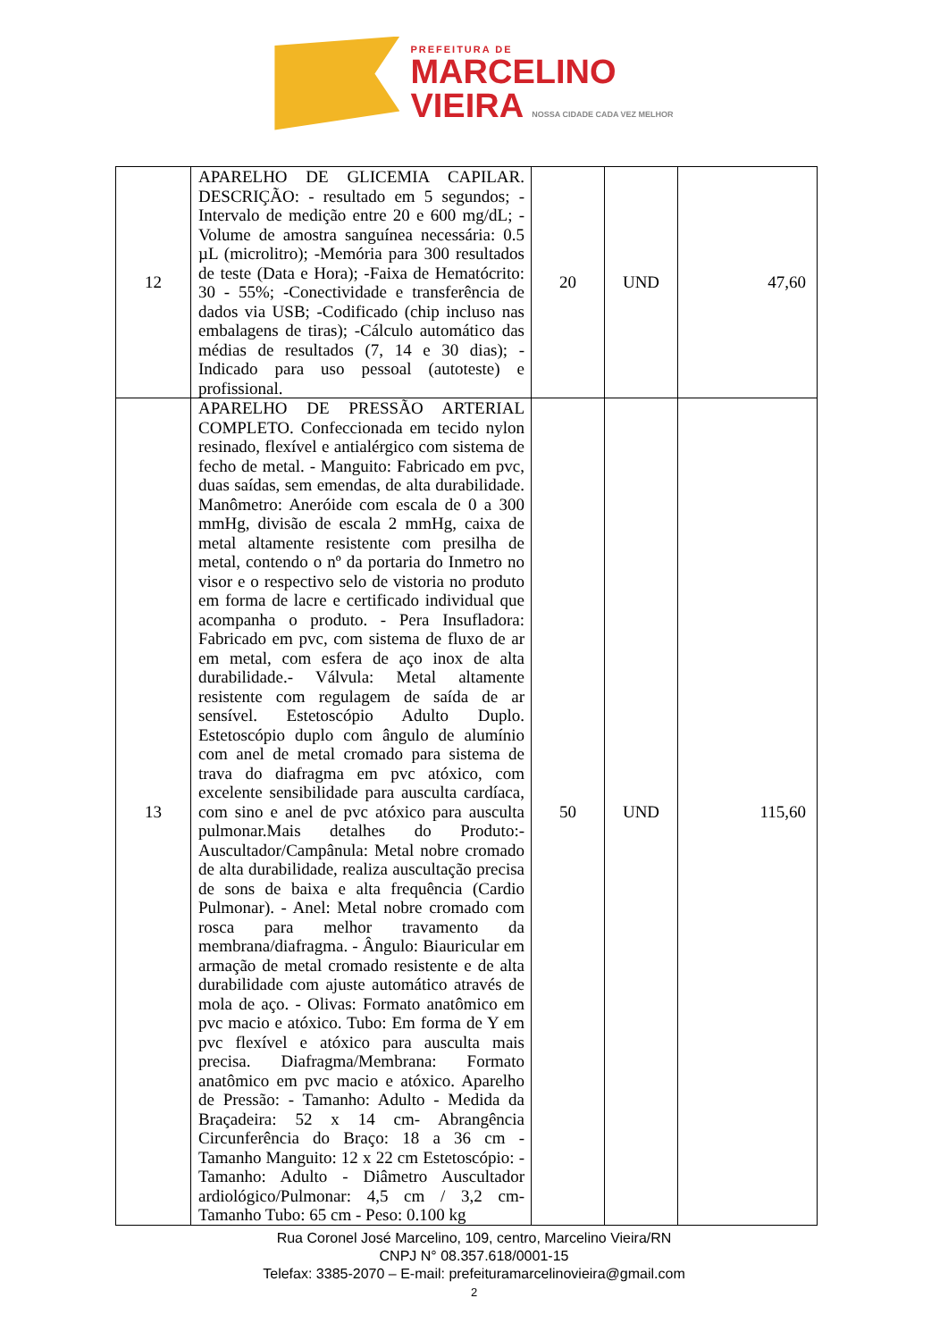PREFEITURA DE
MARCELINO
VIEIRA NOSSA CIDADE CADA VEZ MELHOR
| 12 | APARELHO DE GLICEMIA CAPILAR. DESCRIÇÃO: - resultado em 5 segundos; - Intervalo de medição entre 20 e 600 mg/dL; - Volume de amostra sanguínea necessária: 0.5 µL (microlitro); -Memória para 300 resultados de teste (Data e Hora); -Faixa de Hematócrito: 30 - 55%; -Conectividade e transferência de dados via USB; -Codificado (chip incluso nas embalagens de tiras); -Cálculo automático das médias de resultados (7, 14 e 30 dias); - Indicado para uso pessoal (autoteste) e profissional. | 20 | UND | 47,60 |
| 13 | APARELHO DE PRESSÃO ARTERIAL COMPLETO. Confeccionada em tecido nylon resinado, flexível e antialérgico com sistema de fecho de metal. - Manguito: Fabricado em pvc, duas saídas, sem emendas, de alta durabilidade. Manômetro: Aneróide com escala de 0 a 300 mmHg, divisão de escala 2 mmHg, caixa de metal altamente resistente com presilha de metal, contendo o nº da portaria do Inmetro no visor e o respectivo selo de vistoria no produto em forma de lacre e certificado individual que acompanha o produto. - Pera Insufladora: Fabricado em pvc, com sistema de fluxo de ar em metal, com esfera de aço inox de alta durabilidade.- Válvula: Metal altamente resistente com regulagem de saída de ar sensível. Estetoscópio Adulto Duplo. Estetoscópio duplo com ângulo de alumínio com anel de metal cromado para sistema de trava do diafragma em pvc atóxico, com excelente sensibilidade para ausculta cardíaca, com sino e anel de pvc atóxico para ausculta pulmonar.Mais detalhes do Produto:- Auscultador/Campânula: Metal nobre cromado de alta durabilidade, realiza auscultação precisa de sons de baixa e alta frequência (Cardio Pulmonar). - Anel: Metal nobre cromado com rosca para melhor travamento da membrana/diafragma. - Ângulo: Biauricular em armação de metal cromado resistente e de alta durabilidade com ajuste automático através de mola de aço. - Olivas: Formato anatômico em pvc macio e atóxico. Tubo: Em forma de Y em pvc flexível e atóxico para ausculta mais precisa. Diafragma/Membrana: Formato anatômico em pvc macio e atóxico. Aparelho de Pressão: - Tamanho: Adulto - Medida da Braçadeira: 52 x 14 cm- Abrangência Circunferência do Braço: 18 a 36 cm - Tamanho Manguito: 12 x 22 cm Estetoscópio: - Tamanho: Adulto - Diâmetro Auscultador ardiológico/Pulmonar: 4,5 cm / 3,2 cm- Tamanho Tubo: 65 cm - Peso: 0.100 kg | 50 | UND | 115,60 |
Rua Coronel José Marcelino, 109, centro, Marcelino Vieira/RN
CNPJ N° 08.357.618/0001-15
Telefax: 3385-2070 – E-mail: prefeituramarcelinovieira@gmail.com
2